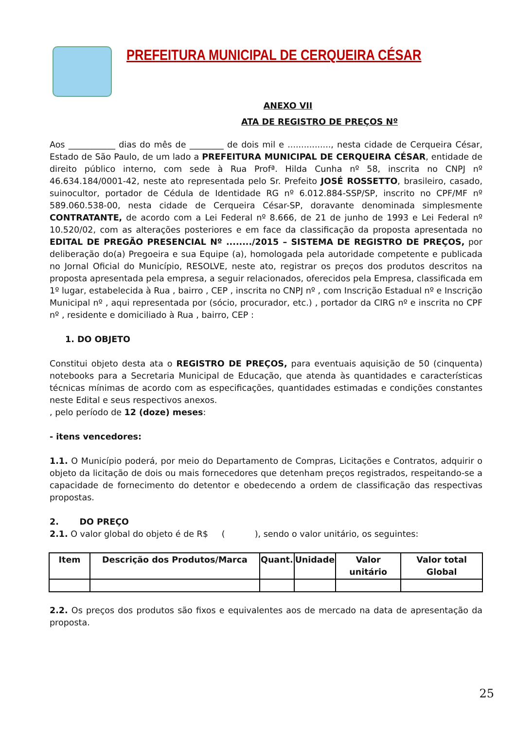PREFEITURA MUNICIPAL DE CERQUEIRA CÉSAR
ANEXO VII
ATA DE REGISTRO DE PREÇOS Nº
Aos ___________ dias do mês de ________ de dois mil e ................, nesta cidade de Cerqueira César, Estado de São Paulo, de um lado a PREFEITURA MUNICIPAL DE CERQUEIRA CÉSAR, entidade de direito público interno, com sede à Rua Profª. Hilda Cunha nº 58, inscrita no CNPJ nº 46.634.184/0001-42, neste ato representada pelo Sr. Prefeito JOSÉ ROSSETTO, brasileiro, casado, suinocultor, portador de Cédula de Identidade RG nº 6.012.884-SSP/SP, inscrito no CPF/MF nº 589.060.538-00, nesta cidade de Cerqueira César-SP, doravante denominada simplesmente CONTRATANTE, de acordo com a Lei Federal nº 8.666, de 21 de junho de 1993 e Lei Federal nº 10.520/02, com as alterações posteriores e em face da classificação da proposta apresentada no EDITAL DE PREGÃO PRESENCIAL Nº ......../2015 – SISTEMA DE REGISTRO DE PREÇOS, por deliberação do(a) Pregoeira e sua Equipe (a), homologada pela autoridade competente e publicada no Jornal Oficial do Município, RESOLVE, neste ato, registrar os preços dos produtos descritos na proposta apresentada pela empresa, a seguir relacionados, oferecidos pela Empresa, classificada em 1º lugar, estabelecida à Rua , bairro , CEP , inscrita no CNPJ nº , com Inscrição Estadual nº e Inscrição Municipal nº , aqui representada por (sócio, procurador, etc.) , portador da CIRG nº e inscrita no CPF nº , residente e domiciliado à Rua , bairro, CEP :
1. DO OBJETO
Constitui objeto desta ata o REGISTRO DE PREÇOS, para eventuais aquisição de 50 (cinquenta) notebooks para a Secretaria Municipal de Educação, que atenda às quantidades e características técnicas mínimas de acordo com as especificações, quantidades estimadas e condições constantes neste Edital e seus respectivos anexos.
, pelo período de 12 (doze) meses:
- itens vencedores:
1.1. O Município poderá, por meio do Departamento de Compras, Licitações e Contratos, adquirir o objeto da licitação de dois ou mais fornecedores que detenham preços registrados, respeitando-se a capacidade de fornecimento do detentor e obedecendo a ordem de classificação das respectivas propostas.
2. DO PREÇO
2.1. O valor global do objeto é de R$ ( ), sendo o valor unitário, os seguintes:
| Item | Descrição dos Produtos/Marca | Quant. | Unidade | Valor unitário | Valor total Global |
| --- | --- | --- | --- | --- | --- |
2.2. Os preços dos produtos são fixos e equivalentes aos de mercado na data de apresentação da proposta.
25